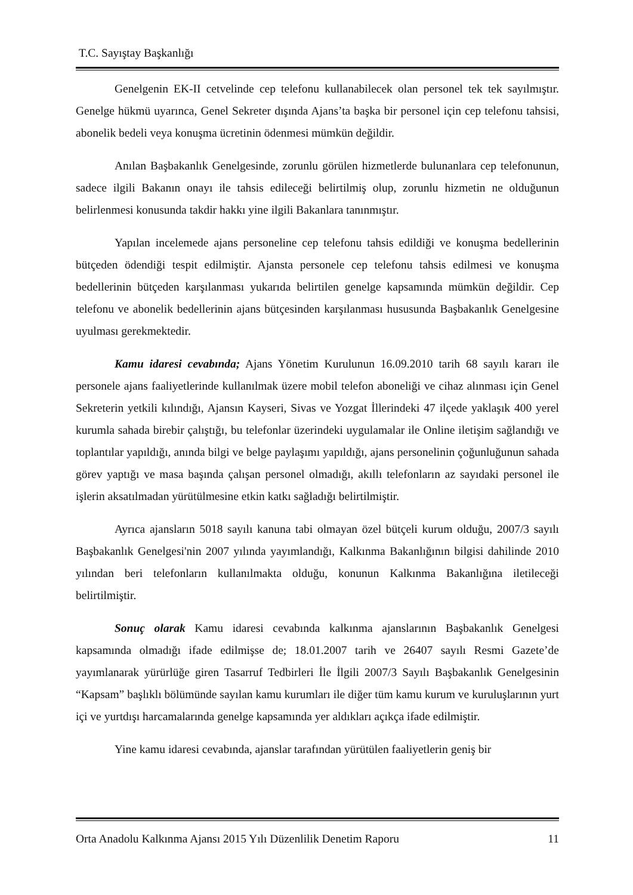T.C. Sayıştay Başkanlığı
Genelgenin EK-II cetvelinde cep telefonu kullanabilecek olan personel tek tek sayılmıştır. Genelge hükmü uyarınca, Genel Sekreter dışında Ajans’ta başka bir personel için cep telefonu tahsisi, abonelik bedeli veya konuşma ücretinin ödenmesi mümkün değildir.
Anılan Başbakanlık Genelgesinde, zorunlu görülen hizmetlerde bulunanlara cep telefonunun, sadece ilgili Bakanın onayı ile tahsis edileceği belirtilmiş olup, zorunlu hizmetin ne olduğunun belirlenmesi konusunda takdir hakkı yine ilgili Bakanlara tanınmıştır.
Yapılan incelemede ajans personeline cep telefonu tahsis edildiği ve konuşma bedellerinin bütçeden ödendiği tespit edilmiştir. Ajansta personele cep telefonu tahsis edilmesi ve konuşma bedellerinin bütçeden karşılanması yukarıda belirtilen genelge kapsamında mümkün değildir. Cep telefonu ve abonelik bedellerinin ajans bütçesinden karşılanması hususunda Başbakanlık Genelgesine uyulması gerekmektedir.
Kamu idaresi cevabında; Ajans Yönetim Kurulunun 16.09.2010 tarih 68 sayılı kararı ile personele ajans faaliyetlerinde kullanılmak üzere mobil telefon aboneliği ve cihaz alınması için Genel Sekreterin yetkili kılındığı, Ajansın Kayseri, Sivas ve Yozgat İllerindeki 47 ilçede yaklaşık 400 yerel kurumla sahada birebir çalıştığı, bu telefonlar üzerindeki uygulamalar ile Online iletişim sağlandığı ve toplantılar yapıldığı, anında bilgi ve belge paylaşımı yapıldığı, ajans personelinin çoğunluğunun sahada görev yaptığı ve masa başında çalışan personel olmadığı, akıllı telefonların az sayıdaki personel ile işlerin aksatılmadan yürütülmesine etkin katkı sağladığı belirtilmiştir.
Ayrıca ajansların 5018 sayılı kanuna tabi olmayan özel bütçeli kurum olduğu, 2007/3 sayılı Başbakanlık Genelgesi'nin 2007 yılında yayımlandığı, Kalkınma Bakanlığının bilgisi dahilinde 2010 yılından beri telefonların kullanılmakta olduğu, konunun Kalkınma Bakanlığına iletileceği belirtilmiştir.
Sonuç olarak Kamu idaresi cevabında kalkınma ajanslarının Başbakanlık Genelgesi kapsamında olmadığı ifade edilmişse de; 18.01.2007 tarih ve 26407 sayılı Resmi Gazete’de yayımlanarak yürürlüğe giren Tasarruf Tedbirleri İle İlgili 2007/3 Sayılı Başbakanlık Genelgesinin “Kapsam” başlıklı bölümünde sayılan kamu kurumları ile diğer tüm kamu kurum ve kuruluşlarının yurt içi ve yurtdışı harcamalarında genelge kapsamında yer aldıkları açıkça ifade edilmiştir.
Yine kamu idaresi cevabında, ajanslar tarafından yürütülen faaliyetlerin geniş bir
Orta Anadolu Kalkınma Ajansı 2015 Yılı Düzenlilik Denetim Raporu 11